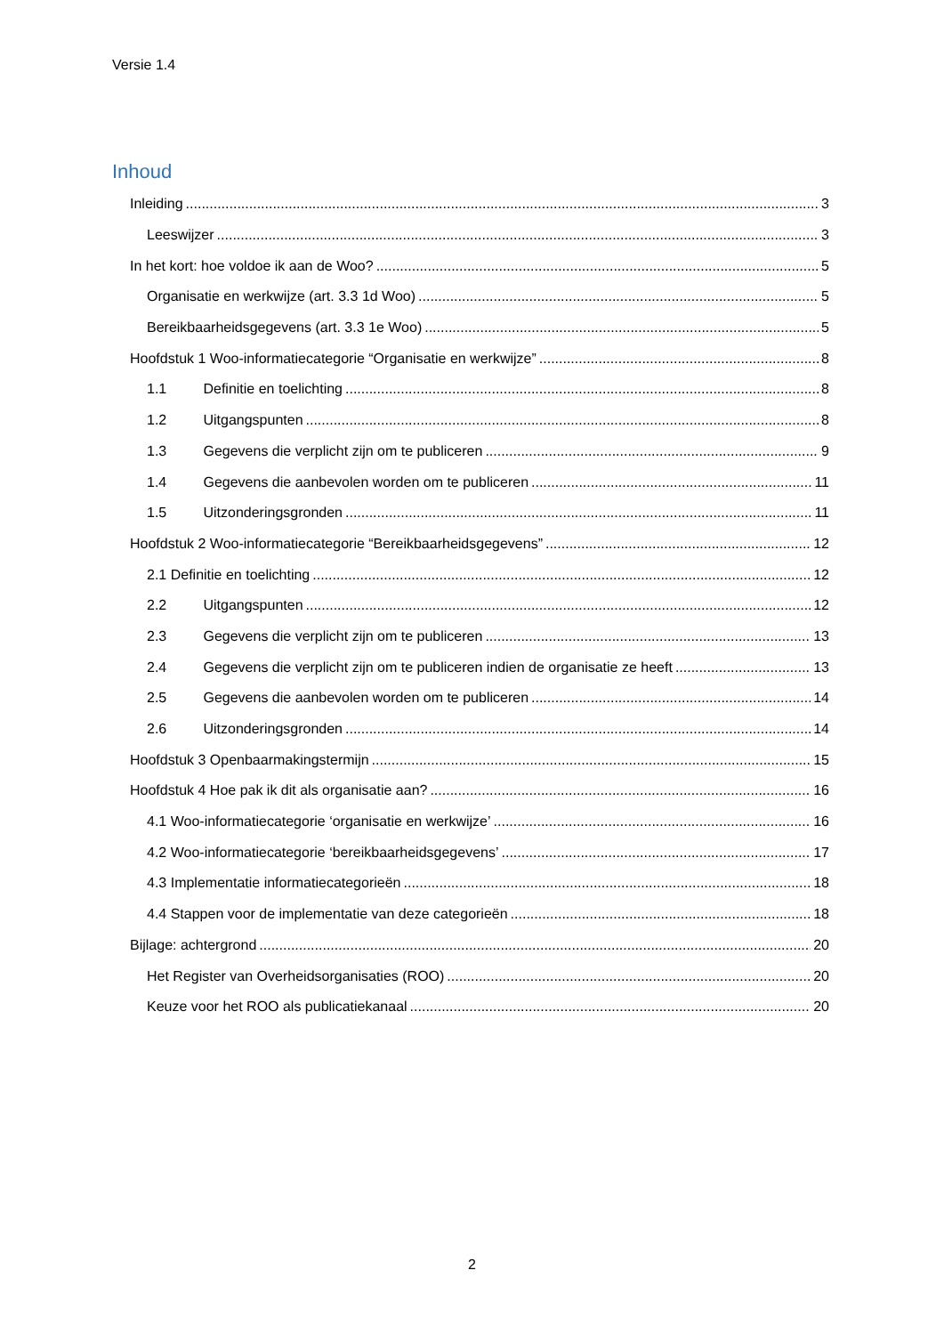Versie 1.4
Inhoud
Inleiding 3
Leeswijzer 3
In het kort: hoe voldoe ik aan de Woo? 5
Organisatie en werkwijze (art. 3.3 1d Woo) 5
Bereikbaarheidsgegevens (art. 3.3 1e Woo) 5
Hoofdstuk 1 Woo-informatiecategorie “Organisatie en werkwijze” 8
1.1 Definitie en toelichting 8
1.2 Uitgangspunten 8
1.3 Gegevens die verplicht zijn om te publiceren 9
1.4 Gegevens die aanbevolen worden om te publiceren 11
1.5 Uitzonderingsgronden 11
Hoofdstuk 2 Woo-informatiecategorie “Bereikbaarheidsgegevens” 12
2.1 Definitie en toelichting 12
2.2 Uitgangspunten 12
2.3 Gegevens die verplicht zijn om te publiceren 13
2.4 Gegevens die verplicht zijn om te publiceren indien de organisatie ze heeft 13
2.5 Gegevens die aanbevolen worden om te publiceren 14
2.6 Uitzonderingsgronden 14
Hoofdstuk 3 Openbaarmakingstermijn 15
Hoofdstuk 4 Hoe pak ik dit als organisatie aan? 16
4.1 Woo-informatiecategorie ‘organisatie en werkwijze’ 16
4.2 Woo-informatiecategorie ‘bereikbaarheidsgegevens’ 17
4.3 Implementatie informatiecategorieën 18
4.4 Stappen voor de implementatie van deze categorieën 18
Bijlage: achtergrond 20
Het Register van Overheidsorganisaties (ROO) 20
Keuze voor het ROO als publicatiekanaal 20
2